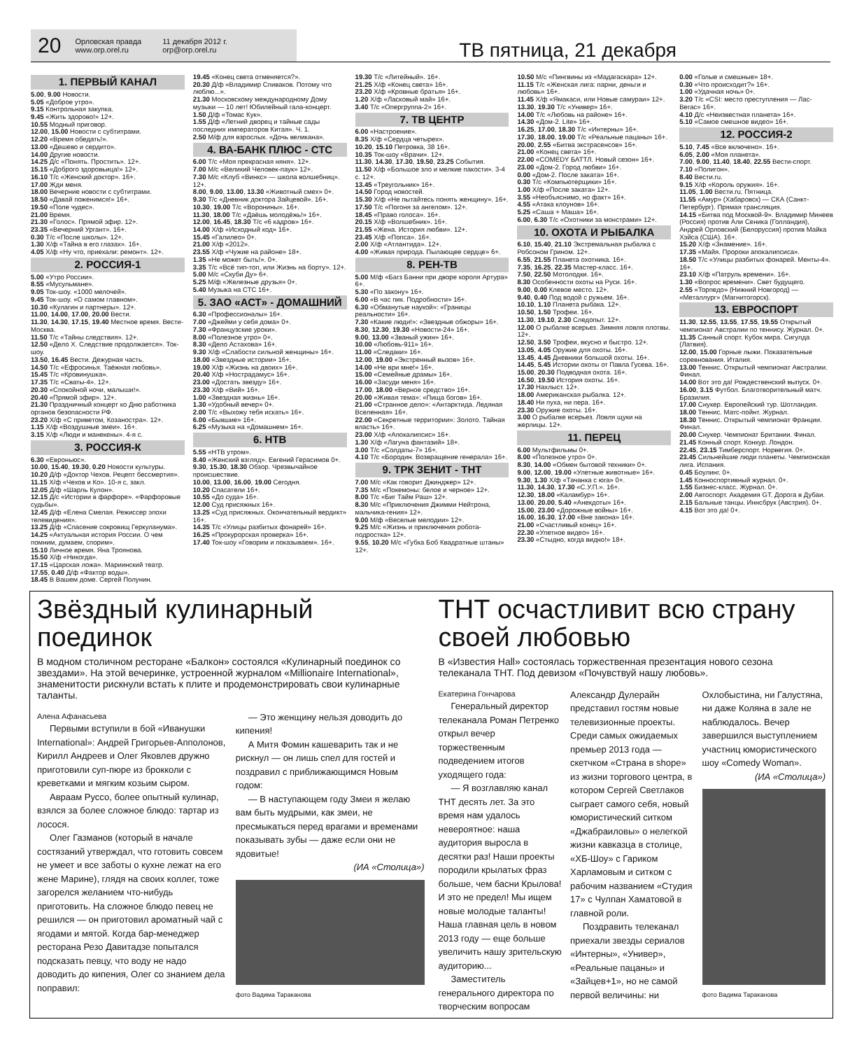20
Орловская правда
www.orp.orel.ru
11 декабря 2012 г.
orp@orp.orel.ru
ТВ пятница, 21 декабря
1. ПЕРВЫЙ КАНАЛ
5.00, 9.00 Новости.
5.05 «Доброе утро».
9.15 Контрольная закупка.
9.45 «Жить здорово!» 12+.
10.55 Модный приговор.
12.00, 15.00 Новости с субтитрами.
12.20 «Время обедать!».
13.00 «Дешево и сердито».
14.00 Другие новости.
14.25 Д/с «Понять. Простить». 12+.
15.15 «Доброго здоровьица!» 12+.
16.10 Т/с «Женский доктор». 16+.
17.00 Жди меня.
18.00 Вечерние новости с субтитрами.
18.50 «Давай поженимся!» 16+.
19.50 «Поле чудес».
21.00 Время.
21.30 «Голос». Прямой эфир. 12+.
23.35 «Вечерний Ургант». 16+.
0.30 Т/с «После школы». 12+.
1.30 Х/ф «Тайна в его глазах». 16+.
4.05 Х/ф «Ну что, приехали: ремонт». 12+.
2. РОССИЯ-1
5.00 «Утро России».
8.55 «Мусульмане».
9.05 Ток-шоу. «1000 мелочей».
9.45 Ток-шоу. «О самом главном».
10.30 «Кулагин и партнеры». 12+.
11.00, 14.00, 17.00, 20.00 Вести.
11.30, 14.30, 17.15, 19.40 Местное время. Вести-Москва.
11.50 Т/с «Тайны следствия». 12+.
12.50 «Дело Х. Следствие продолжается». Ток-шоу.
13.50, 16.45 Вести. Дежурная часть.
14.50 Т/с «Ефросинья. Таёжная любовь».
15.45 Т/с «Кровинушка».
17.35 Т/с «Сваты-4». 12+.
20.30 «Спокойной ночи, малыши!».
20.40 «Прямой эфир». 12+.
21.30 Праздничный концерт ко Дню работника органов безопасности РФ.
23.20 Х/ф «С приветом, Козаностра». 12+.
1.15 Х/ф «Воздушные змеи». 16+.
3.15 Х/ф «Люди и манекены». 4-я с.
3. РОССИЯ-К
6.30 «Евроньюс».
10.00, 15.40, 19.30, 0.20 Новости культуры.
10.20 Д/ф «Доктор Чехов. Рецепт бессмертия».
11.15 Х/ф «Чехов и Ко». 10-я с, закл.
12.05 Д/ф «Шарль Кулон».
12.15 Д/с «Истории в фарфоре». «Фарфоровые судьбы».
12.45 Д/ф «Елена Смелая. Режиссер эпохи телевидения».
13.25 Д/ф «Спасение сокровищ Геркуланума».
14.25 «Актуальная история России. О чем помним, думаем, спорим».
15.10 Личное время. Яна Троянова.
15.50 Х/ф «Никогда».
17.15 «Царская ложа». Мариинский театр.
17.55, 0.40 Д/ф «Фактор воды».
18.45 В Вашем доме. Сергей Полунин.
19.45 «Конец света отменяется?».
20.30 Д/ф «Владимир Спиваков. Потому что люблю...».
21.30 Московскому международному Дому музыки — 10 лет! Юбилейный гала-концерт.
1.50 Д/ф «Томас Кук».
1.55 Д/ф «Летний дворец и тайные сады последних императоров Китая». Ч. 1.
2.50 М/ф для взрослых. «Дочь великана».
4. ВА-БАНК ПЛЮС - СТС
6.00 Т/с «Моя прекрасная няня». 12+.
7.00 М/с «Великий Человек-паук» 12+.
7.30 М/с «Клуб «Винкс» — школа волшебниц». 12+.
8.00, 9.00, 13.00, 13.30 «Животный смех» 0+.
9.30 Т/с «Дневник доктора Зайцевой». 16+.
10.30, 19.00 Т/с «Воронины». 16+.
11.30, 18.00 Т/с «Даёшь молодёжь!» 16+.
12.00, 16.45, 18.30 Т/с «6 кадров» 16+.
14.00 Х/ф «Исходный код» 16+.
15.45 «Галилео» 0+.
21.00 Х/ф «2012».
23.55 Х/ф «Чужие на районе» 18+.
1.35 «Не может быть!». 0+.
3.35 Т/с «Всё тип-топ, или Жизнь на борту». 12+.
5.00 М/с «Скуби Ду» 6+.
5.25 М/ф «Железные друзья» 0+.
5.40 Музыка на СТС 16+.
5. ЗАО «АСТ» - ДОМАШНИЙ
6.30 «Профессионалы» 16+.
7.00 «Джейми у себя дома» 0+.
7.30 «Французские уроки».
8.00 «Полезное утро» 0+.
8.30 «Дело Астахова» 16+.
9.30 Х/ф «Слабости сильной женщины» 16+.
18.00 «Звездные истории» 16+.
19.00 Х/ф «Жизнь на двоих» 16+.
20.40 Х/ф «Нострадамус» 16+.
23.00 «Достать звезду» 16+.
23.30 Х/ф «Вий» 16+.
1.00 «Звездная жизнь» 16+.
1.30 «Удобный вечер» 0+.
2.00 Т/с «Выхожу тебя искать» 16+.
6.00 «Бывшие» 16+.
6.25 «Музыка на «Домашнем» 16+.
6. НТВ
5.55 «НТВ утром».
8.40 «Женский взгляд». Евгений Герасимов 0+.
9.30, 15.30, 18.30 Обзор. Чрезвычайное происшествие.
10.00, 13.00, 16.00, 19.00 Сегодня.
10.20 Спасатели 16+.
10.55 «До суда» 16+.
12.00 Суд присяжных 16+.
13.25 «Суд присяжных. Окончательный вердикт» 16+.
14.35 Т/с «Улицы разбитых фонарей» 16+.
16.25 «Прокурорская проверка» 16+.
17.40 Ток-шоу «Говорим и показываем». 16+.
19.30 Т/с «Литейный». 16+.
21.25 Х/ф «Конец света» 16+.
23.20 Х/ф «Кровные братья» 16+.
1.20 Х/ф «Ласковый май» 16+.
3.40 Т/с «Опергруппа-2» 16+.
7. ТВ ЦЕНТР
6.00 «Настроение».
8.35 Х/ф «Сердца четырех».
10.20, 15.10 Петровка, 38 16+.
10.35 Ток-шоу «Врачи». 12+.
11.30, 14.30, 17.30, 19.50, 23.25 События.
11.50 Х/ф «Большое зло и мелкие пакости». 3-4 с. 12+.
13.45 «Треугольник» 16+.
14.50 Город новостей.
15.30 Х/ф «Не пытайтесь понять женщину». 16+.
17.50 Т/с «Погоня за ангелом». 12+.
18.45 «Право голоса». 16+.
20.15 Х/ф «Волшебник». 16+.
21.55 «Жена. История любви». 12+.
23.45 Х/ф «Попса». 16+.
2.00 Х/ф «Атлантида». 12+.
4.00 «Живая природа. Пылающее сердце» 6+.
8. РЕН-ТВ
5.00 М/ф «Багз Банни при дворе короля Артура» 6+.
5.30 «По закону» 16+.
6.00 «В час пик. Подробности» 16+.
6.30 «Обманутые наукой»: «Границы реальности» 16+.
7.30 «Какие люди!»: «Звездные обжоры» 16+.
8.30, 12.30, 19.30 «Новости-24» 16+.
9.00, 13.00 «Званый ужин» 16+.
10.00 «Любовь-911» 16+.
11.00 «Следаки» 16+.
12.00, 19.00 «Экстренный вызов» 16+.
14.00 «Не ври мне!» 16+.
15.00 «Семейные драмы» 16+.
16.00 «Засуди меня» 16+.
17.00, 18.00 «Верное средство» 16+.
20.00 «Живая тема»: «Пища богов» 16+.
21.00 «Странное дело»: «Антарктида. Ледяная Вселенная» 16+.
22.00 «Секретные территории»: Золото. Тайная власть» 16+.
23.00 Х/ф «Апокалипсис» 16+.
1.30 Х/ф «Лагуна фантазий» 18+.
3.00 Т/с «Солдаты-7» 16+.
4.10 Т/с «Бородин. Возвращение генерала» 16+.
9. ТРК ЗЕНИТ - ТНТ
7.00 М/с «Как говорит Джинджер» 12+.
7.35 М/с «Покемоны: белое и черное» 12+.
8.00 Т/с «Биг Тайм Раш» 12+.
8.30 М/с «Приключения Джимми Нейтрона, мальчика-гения» 12+.
9.00 М/ф «Веселые мелодии» 12+.
9.25 М/с «Жизнь и приключения робота-подростка» 12+.
9.55, 10.20 М/с «Губка Боб Квадратные штаны» 12+.
10.50 М/с «Пингвины из «Мадагаскара» 12+.
11.15 Т/с «Женская лига: парни, деньги и любовь» 16+.
11.45 Х/ф «Ямакаси, или Новые самураи» 12+.
13.30, 19.30 Т/с «Универ» 16+.
14.00 Т/с «Любовь на районе» 16+.
14.30 «Дом-2. Lite» 16+.
16.25, 17.00, 18.30 Т/с «Интерны» 16+.
17.30, 18.00, 19.00 Т/с «Реальные пацаны» 16+.
20.00, 2.55 «Битва экстрасенсов» 16+.
21.00 «Конец света» 16+.
22.00 «COMEDY БАТТЛ. Новый сезон» 16+.
23.00 «Дом-2. Город любви» 16+.
0.00 «Дом-2. После заката» 16+.
0.30 Т/с «Компьютерщики» 16+.
1.00 Х/ф «После заката» 12+.
3.55 «Необъяснимо, но факт» 16+.
4.55 «Атака клоунов» 16+.
5.25 «Саша + Маша» 16+.
6.00, 6.30 Т/с «Охотники за монстрами» 12+.
10. ОХОТА И РЫБАЛКА
6.10, 15.40, 21.10 Экстремальная рыбалка с Робсоном Грином. 12+.
6.55, 21.55 Планета охотника. 16+.
7.35, 16.25, 22.35 Мастер-класс. 16+.
7.50, 22.50 Мотолодки. 16+.
8.30 Особенности охоты на Руси. 16+.
9.00, 0.00 Клевое место. 12+.
9.40, 0.40 Под водой с ружьем. 16+.
10.10, 1.10 Планета рыбака. 12+.
10.50, 1.50 Трофеи. 16+.
11.30, 19.10, 2.30 Следопыт. 12+.
12.00 О рыбалке всерьез. Зимняя ловля плотвы. 12+.
12.50, 3.50 Трофеи, вкусно и быстро. 12+.
13.05, 4.05 Оружие для охоты. 16+.
13.45, 4.45 Дневники большой охоты. 16+.
14.45, 5.45 Истории охоты от Павла Гусева. 16+.
15.00, 20.30 Подводная охота. 16+.
16.50, 19.50 История охоты. 16+.
17.30 Нахлыст. 12+.
18.00 Американская рыбалка. 12+.
18.40 Ни пуха, ни пера. 16+.
23.30 Оружие охоты. 16+.
3.00 О рыбалке всерьез. Ловля щуки на жерлицы. 12+.
11. ПЕРЕЦ
6.00 Мультфильмы 0+.
8.00 «Полезное утро» 0+.
8.30, 14.00 «Обмен бытовой техники» 0+.
9.00, 12.00, 19.00 «Улетные животные» 16+.
9.30, 1.30 Х/ф «Тачанка с юга» 0+.
11.30, 14.30, 17.30 «С.У.П.». 16+.
12.30, 18.00 «Каламбур» 16+.
13.00, 20.00, 5.40 «Анекдоты» 16+.
15.00, 23.00 «Дорожные войны» 16+.
16.00, 16.30, 17.00 «Вне закона» 16+.
21.00 «Счастливый конец» 16+.
22.30 «Улетное видео» 16+.
23.30 «Стыдно, когда видно!» 18+.
0.00 «Голые и смешные» 18+.
0.30 «Что происходит?» 16+.
1.00 «Удачная ночь» 0+.
3.20 Т/с «CSI: место преступления — Лас-Вегас» 16+.
4.10 Д/с «Неизвестная планета» 16+.
5.10 «Самое смешное видео» 16+.
12. РОССИЯ-2
5.10, 7.45 «Все включено». 16+.
6.05, 2.00 «Моя планета».
7.00, 9.00, 11.40, 18.40, 22.55 Вести-спорт.
7.10 «Полигон».
8.40 Вести.ru.
9.15 Х/ф «Король оружия». 16+.
11.05, 1.00 Вести.ru. Пятница.
11.55 «Амур» (Хабаровск) — СКА (Санкт-Петербург). Прямая трансляция.
14.15 «Битва под Москвой-9». Владимир Минеев (Россия) против Али Сеника (Голландия), Андрей Орловский (Белоруссия) против Майка Хэйса (США). 16+.
15.20 Х/ф «Знамение». 16+.
17.35 «Майя. Пророки апокалипсиса».
18.50 Т/с «Улицы разбитых фонарей. Менты-4». 16+.
23.10 Х/ф «Патруль времени». 16+.
1.30 «Вопрос времени». Свет будущего.
2.55 «Торпедо» (Нижний Новгород) — «Металлург» (Магнитогорск).
13. ЕВРОСПОРТ
11.30, 12.55, 13.55, 17.55, 19.55 Открытый чемпионат Австралии по теннису. Журнал. 0+.
11.35 Санный спорт. Кубок мира. Сигулда (Латвия).
12.00, 15.00 Горные лыжи. Показательные соревнования. Италия.
13.00 Теннис. Открытый чемпионат Австралии. Финал.
14.00 Вот это да! Рождественский выпуск. 0+.
16.00, 3.15 Футбол. Благотворительный матч. Бразилия.
17.00 Снукер. Европейский тур. Шотландия.
18.00 Теннис. Матс-пойнт. Журнал.
18.30 Теннис. Открытый чемпионат Франции. Финал.
20.00 Снукер. Чемпионат Британии. Финал.
21.45 Конный спорт. Конкур. Лондон.
22.45, 23.15 Тимберспорт. Норвегия. 0+.
23.45 Сильнейшие люди планеты. Чемпионская лига. Испания.
0.45 Боулинг. 0+.
1.45 Конноспортивный журнал. 0+.
1.55 Бизнес-класс. Журнал. 0+.
2.00 Автоспорт. Академия GT. Дорога в Дубаи.
2.15 Бальные танцы. Иннсбрук (Австрия). 0+.
4.15 Вот это да! 0+.
Звёздный кулинарный поединок
В модном столичном ресторане «Балкон» состоялся «Кулинарный поединок со звездами». На этой вечеринке, устроенной журналом «Millionaire International», знаменитости рискнули встать к плите и продемонстрировать свои кулинарные таланты.
Алена Афанасьева
Первыми вступили в бой «Иванушки International»: Андрей Григорьев-Апполонов, Кирилл Андреев и Олег Яковлев дружно приготовили суп-пюре из брокколи с креветками и мягким козьим сыром.
Авраам Руссо, более опытный кулинар, взялся за более сложное блюдо: тартар из лосося.
Олег Газманов (который в начале состязаний утверждал, что готовить совсем не умеет и все заботы о кухне лежат на его жене Марине), глядя на своих коллег, тоже загорелся желанием что-нибудь приготовить. На сложное блюдо певец не решился — он приготовил ароматный чай с ягодами и мятой. Когда бар-менеджер ресторана Резо Давитадзе попытался подсказать певцу, что воду не надо доводить до кипения, Олег со знанием дела поправил:
— Это женщину нельзя доводить до кипения!
А Митя Фомин кашеварить так и не рискнул — он лишь спел для гостей и поздравил с приближающимся Новым годом:
— В наступающем году Змеи я желаю вам быть мудрыми, как змеи, не пресмыкаться перед врагами и временами показывать зубы — даже если они не ядовитые!
(ИА «Столица»)
фото Вадима Тараканова
ТНТ осчастливит всю страну своей любовью
В «Известия Hall» состоялась торжественная презентация нового сезона телеканала ТНТ. Под девизом «Почувствуй нашу любовь».
Екатерина Гончарова
Генеральный директор телеканала Роман Петренко открыл вечер торжественным подведением итогов уходящего года:
— Я возглавляю канал ТНТ десять лет. За это время нам удалось невероятное: наша аудитория выросла в десятки раз! Наши проекты породили крылатых фраз больше, чем басни Крылова! И это не предел! Мы ищем новые молодые таланты! Наша главная цель в новом 2013 году — еще больше увеличить нашу зрительскую аудиторию...
Заместитель генерального директора по творческим вопросам Александр Дулерайн представил гостям новые телевизионные проекты. Среди самых ожидаемых премьер 2013 года — скетчком «Страна в shope» из жизни торгового центра, в котором Сергей Светлаков сыграет самого себя, новый юмористический ситком «Джабраиловы» о нелегкой жизни кавказца в столице, «ХБ-Шоу» с Гариком Харламовым и ситком с рабочим названием «Студия 17» с Чулпан Хаматовой в главной роли.
Поздравить телеканал приехали звезды сериалов «Интерны», «Универ», «Реальные пацаны» и «Зайцев+1», но не самой первой величины: ни Охлобыстина, ни Галустяна, ни даже Коляна в зале не наблюдалось. Вечер завершился выступлением участниц юмористического шоу «Comedy Woman».
(ИА «Столица»)
фото Вадима Тараканова